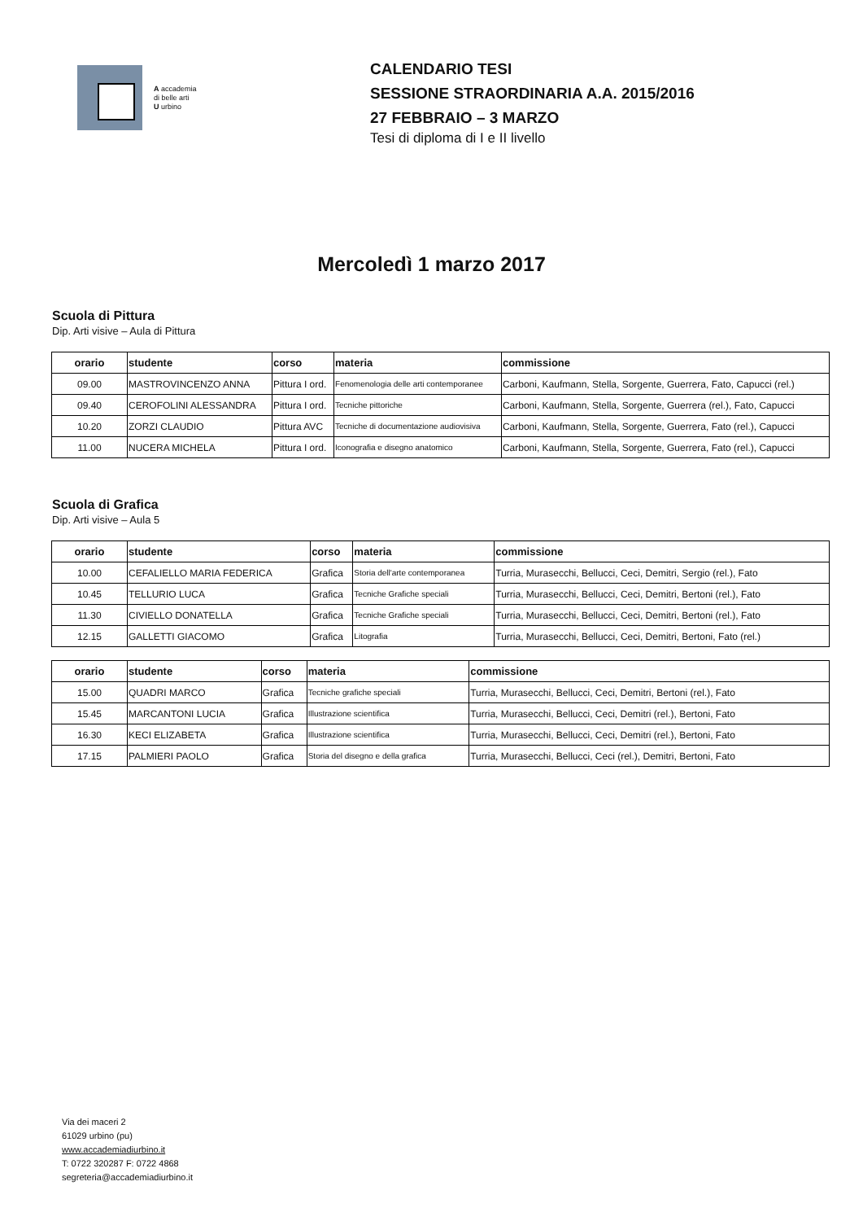A accademia
di belle arti
U urbino
CALENDARIO TESI
SESSIONE STRAORDINARIA A.A. 2015/2016
27 FEBBRAIO – 3 MARZO
Tesi di diploma di I e II livello
Mercoledì 1 marzo 2017
Scuola di Pittura
Dip. Arti visive – Aula di Pittura
| orario | studente | corso | materia | commissione |
| --- | --- | --- | --- | --- |
| 09.00 | MASTROVINCENZO ANNA | Pittura I ord. | Fenomenologia delle arti contemporanee | Carboni, Kaufmann, Stella, Sorgente, Guerrera, Fato, Capucci (rel.) |
| 09.40 | CEROFOLINI ALESSANDRA | Pittura I ord. | Tecniche pittoriche | Carboni, Kaufmann, Stella, Sorgente, Guerrera (rel.), Fato, Capucci |
| 10.20 | ZORZI CLAUDIO | Pittura AVC | Tecniche di documentazione audiovisiva | Carboni, Kaufmann, Stella, Sorgente, Guerrera, Fato (rel.), Capucci |
| 11.00 | NUCERA MICHELA | Pittura I ord. | Iconografia e disegno anatomico | Carboni, Kaufmann, Stella, Sorgente, Guerrera, Fato (rel.), Capucci |
Scuola di Grafica
Dip. Arti visive – Aula 5
| orario | studente | corso | materia | commissione |
| --- | --- | --- | --- | --- |
| 10.00 | CEFALIELLO MARIA FEDERICA | Grafica | Storia dell'arte contemporanea | Turria, Murasecchi, Bellucci, Ceci, Demitri, Sergio (rel.), Fato |
| 10.45 | TELLURIO LUCA | Grafica | Tecniche Grafiche speciali | Turria, Murasecchi, Bellucci, Ceci, Demitri, Bertoni (rel.), Fato |
| 11.30 | CIVIELLO DONATELLA | Grafica | Tecniche Grafiche speciali | Turria, Murasecchi, Bellucci, Ceci, Demitri, Bertoni (rel.), Fato |
| 12.15 | GALLETTI GIACOMO | Grafica | Litografia | Turria, Murasecchi, Bellucci, Ceci, Demitri, Bertoni, Fato (rel.) |
| orario | studente | corso | materia | commissione |
| --- | --- | --- | --- | --- |
| 15.00 | QUADRI MARCO | Grafica | Tecniche grafiche speciali | Turria, Murasecchi, Bellucci, Ceci, Demitri, Bertoni (rel.), Fato |
| 15.45 | MARCANTONI LUCIA | Grafica | Illustrazione scientifica | Turria, Murasecchi, Bellucci, Ceci, Demitri (rel.), Bertoni, Fato |
| 16.30 | KECI ELIZABETA | Grafica | Illustrazione scientifica | Turria, Murasecchi, Bellucci, Ceci, Demitri (rel.), Bertoni, Fato |
| 17.15 | PALMIERI PAOLO | Grafica | Storia del disegno e della grafica | Turria, Murasecchi, Bellucci, Ceci (rel.), Demitri, Bertoni, Fato |
Via dei maceri 2
61029 urbino (pu)
www.accademiadiurbino.it
T: 0722 320287 F: 0722 4868
segreteria@accademiadiurbino.it